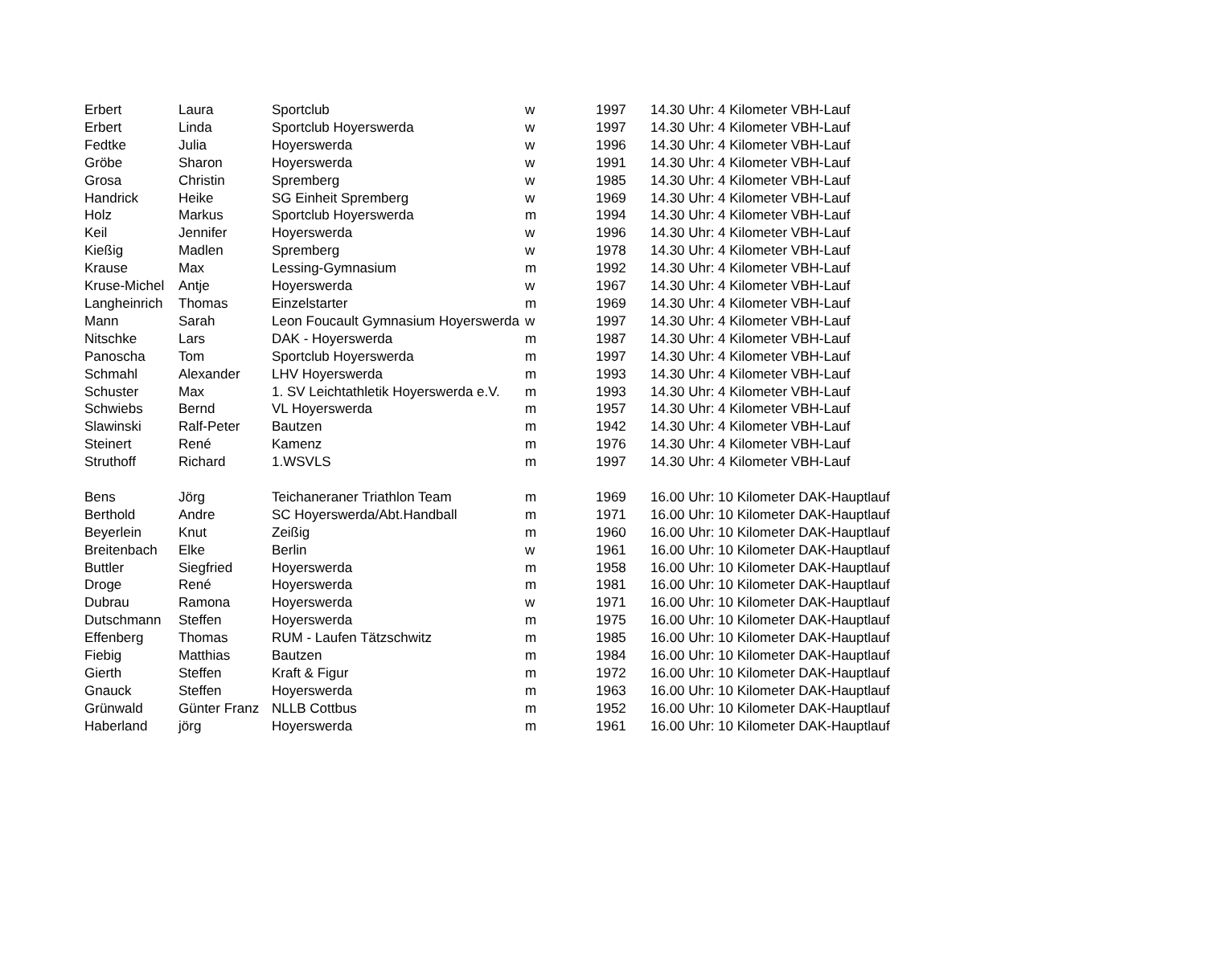| Erbert | Laura | Sportclub | w | 1997 | 14.30 Uhr: 4 Kilometer VBH-Lauf |
| Erbert | Linda | Sportclub Hoyerswerda | w | 1997 | 14.30 Uhr: 4 Kilometer VBH-Lauf |
| Fedtke | Julia | Hoyerswerda | w | 1996 | 14.30 Uhr: 4 Kilometer VBH-Lauf |
| Gröbe | Sharon | Hoyerswerda | w | 1991 | 14.30 Uhr: 4 Kilometer VBH-Lauf |
| Grosa | Christin | Spremberg | w | 1985 | 14.30 Uhr: 4 Kilometer VBH-Lauf |
| Handrick | Heike | SG Einheit Spremberg | w | 1969 | 14.30 Uhr: 4 Kilometer VBH-Lauf |
| Holz | Markus | Sportclub Hoyerswerda | m | 1994 | 14.30 Uhr: 4 Kilometer VBH-Lauf |
| Keil | Jennifer | Hoyerswerda | w | 1996 | 14.30 Uhr: 4 Kilometer VBH-Lauf |
| Kießig | Madlen | Spremberg | w | 1978 | 14.30 Uhr: 4 Kilometer VBH-Lauf |
| Krause | Max | Lessing-Gymnasium | m | 1992 | 14.30 Uhr: 4 Kilometer VBH-Lauf |
| Kruse-Michel | Antje | Hoyerswerda | w | 1967 | 14.30 Uhr: 4 Kilometer VBH-Lauf |
| Langheinrich | Thomas | Einzelstarter | m | 1969 | 14.30 Uhr: 4 Kilometer VBH-Lauf |
| Mann | Sarah | Leon Foucault Gymnasium Hoyerswerda | w | 1997 | 14.30 Uhr: 4 Kilometer VBH-Lauf |
| Nitschke | Lars | DAK - Hoyerswerda | m | 1987 | 14.30 Uhr: 4 Kilometer VBH-Lauf |
| Panoscha | Tom | Sportclub Hoyerswerda | m | 1997 | 14.30 Uhr: 4 Kilometer VBH-Lauf |
| Schmahl | Alexander | LHV Hoyerswerda | m | 1993 | 14.30 Uhr: 4 Kilometer VBH-Lauf |
| Schuster | Max | 1. SV Leichtathletik Hoyerswerda e.V. | m | 1993 | 14.30 Uhr: 4 Kilometer VBH-Lauf |
| Schwiebs | Bernd | VL Hoyerswerda | m | 1957 | 14.30 Uhr: 4 Kilometer VBH-Lauf |
| Slawinski | Ralf-Peter | Bautzen | m | 1942 | 14.30 Uhr: 4 Kilometer VBH-Lauf |
| Steinert | René | Kamenz | m | 1976 | 14.30 Uhr: 4 Kilometer VBH-Lauf |
| Struthoff | Richard | 1.WSVLS | m | 1997 | 14.30 Uhr: 4 Kilometer VBH-Lauf |
| Bens | Jörg | Teichaneraner Triathlon Team | m | 1969 | 16.00 Uhr: 10 Kilometer DAK-Hauptlauf |
| Berthold | Andre | SC Hoyerswerda/Abt.Handball | m | 1971 | 16.00 Uhr: 10 Kilometer DAK-Hauptlauf |
| Beyerlein | Knut | Zeißig | m | 1960 | 16.00 Uhr: 10 Kilometer DAK-Hauptlauf |
| Breitenbach | Elke | Berlin | w | 1961 | 16.00 Uhr: 10 Kilometer DAK-Hauptlauf |
| Buttler | Siegfried | Hoyerswerda | m | 1958 | 16.00 Uhr: 10 Kilometer DAK-Hauptlauf |
| Droge | René | Hoyerswerda | m | 1981 | 16.00 Uhr: 10 Kilometer DAK-Hauptlauf |
| Dubrau | Ramona | Hoyerswerda | w | 1971 | 16.00 Uhr: 10 Kilometer DAK-Hauptlauf |
| Dutschmann | Steffen | Hoyerswerda | m | 1975 | 16.00 Uhr: 10 Kilometer DAK-Hauptlauf |
| Effenberg | Thomas | RUM - Laufen Tätzschwitz | m | 1985 | 16.00 Uhr: 10 Kilometer DAK-Hauptlauf |
| Fiebig | Matthias | Bautzen | m | 1984 | 16.00 Uhr: 10 Kilometer DAK-Hauptlauf |
| Gierth | Steffen | Kraft & Figur | m | 1972 | 16.00 Uhr: 10 Kilometer DAK-Hauptlauf |
| Gnauck | Steffen | Hoyerswerda | m | 1963 | 16.00 Uhr: 10 Kilometer DAK-Hauptlauf |
| Grünwald | Günter Franz | NLLB Cottbus | m | 1952 | 16.00 Uhr: 10 Kilometer DAK-Hauptlauf |
| Haberland | jörg | Hoyerswerda | m | 1961 | 16.00 Uhr: 10 Kilometer DAK-Hauptlauf |